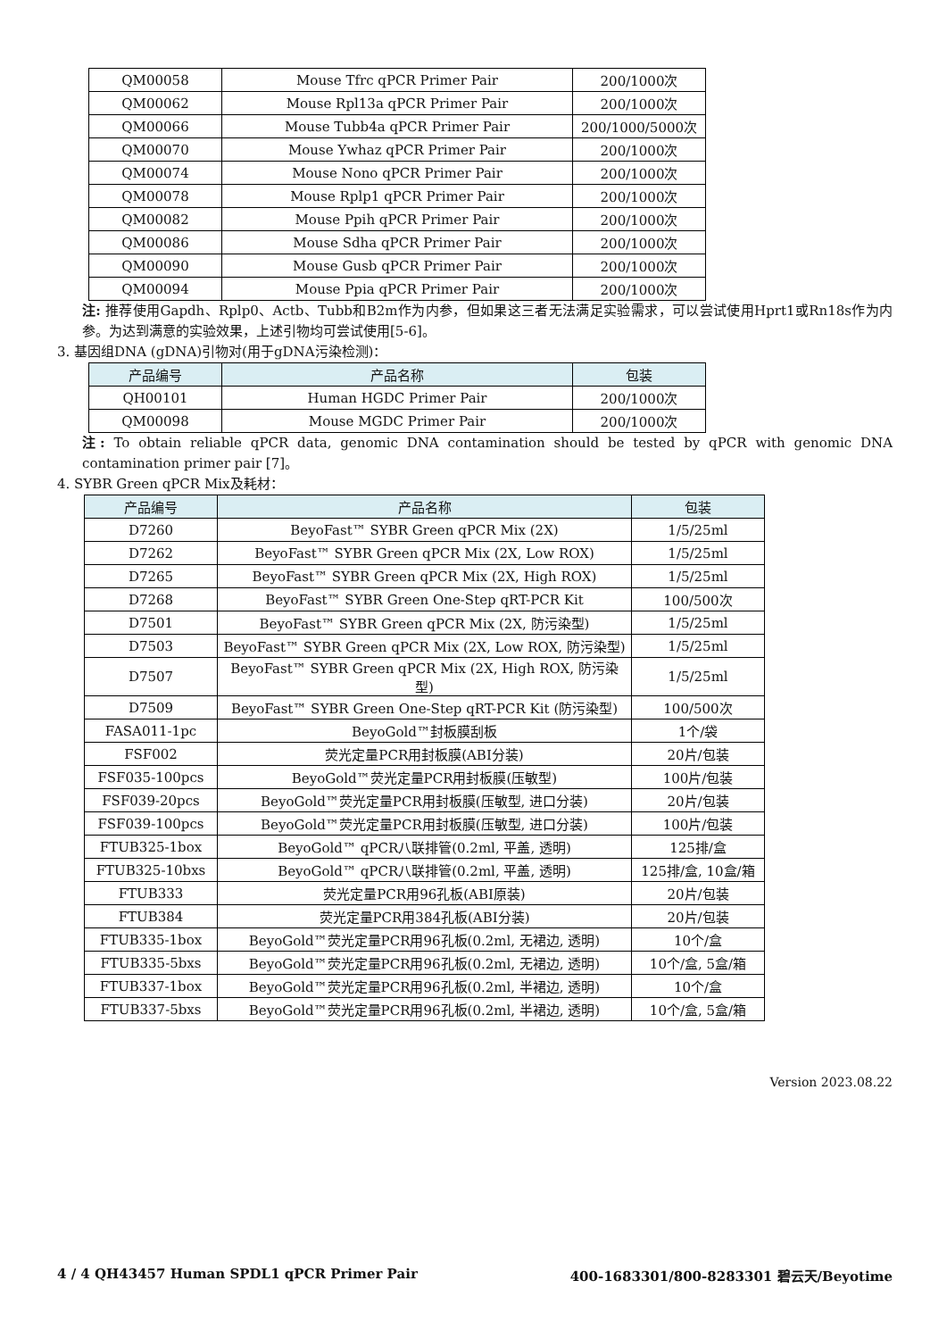| QM00058 | Mouse Tfrc qPCR Primer Pair | 200/1000次 |
| QM00062 | Mouse Rpl13a qPCR Primer Pair | 200/1000次 |
| QM00066 | Mouse Tubb4a qPCR Primer Pair | 200/1000/5000次 |
| QM00070 | Mouse Ywhaz qPCR Primer Pair | 200/1000次 |
| QM00074 | Mouse Nono qPCR Primer Pair | 200/1000次 |
| QM00078 | Mouse Rplp1 qPCR Primer Pair | 200/1000次 |
| QM00082 | Mouse Ppih qPCR Primer Pair | 200/1000次 |
| QM00086 | Mouse Sdha qPCR Primer Pair | 200/1000次 |
| QM00090 | Mouse Gusb qPCR Primer Pair | 200/1000次 |
| QM00094 | Mouse Ppia qPCR Primer Pair | 200/1000次 |
注: 推荐使用Gapdh、Rplp0、Actb、Tubb和B2m作为内参，但如果这三者无法满足实验需求，可以尝试使用Hprt1或Rn18s作为内参。为达到满意的实验效果，上述引物均可尝试使用[5-6]。
3. 基因组DNA (gDNA)引物对(用于gDNA污染检测)：
| 产品编号 | 产品名称 | 包装 |
| --- | --- | --- |
| QH00101 | Human HGDC Primer Pair | 200/1000次 |
| QM00098 | Mouse MGDC Primer Pair | 200/1000次 |
注: To obtain reliable qPCR data, genomic DNA contamination should be tested by qPCR with genomic DNA contamination primer pair [7]。
4. SYBR Green qPCR Mix及耗材：
| 产品编号 | 产品名称 | 包装 |
| --- | --- | --- |
| D7260 | BeyoFast™ SYBR Green qPCR Mix (2X) | 1/5/25ml |
| D7262 | BeyoFast™ SYBR Green qPCR Mix (2X, Low ROX) | 1/5/25ml |
| D7265 | BeyoFast™ SYBR Green qPCR Mix (2X, High ROX) | 1/5/25ml |
| D7268 | BeyoFast™ SYBR Green One-Step qRT-PCR Kit | 100/500次 |
| D7501 | BeyoFast™ SYBR Green qPCR Mix (2X, 防污染型) | 1/5/25ml |
| D7503 | BeyoFast™ SYBR Green qPCR Mix (2X, Low ROX, 防污染型) | 1/5/25ml |
| D7507 | BeyoFast™ SYBR Green qPCR Mix (2X, High ROX, 防污染型) | 1/5/25ml |
| D7509 | BeyoFast™ SYBR Green One-Step qRT-PCR Kit (防污染型) | 100/500次 |
| FASA011-1pc | BeyoGold™封板膜刮板 | 1个/袋 |
| FSF002 | 荧光定量PCR用封板膜(ABI分装) | 20片/包装 |
| FSF035-100pcs | BeyoGold™荧光定量PCR用封板膜(压敏型) | 100片/包装 |
| FSF039-20pcs | BeyoGold™荧光定量PCR用封板膜(压敏型, 进口分装) | 20片/包装 |
| FSF039-100pcs | BeyoGold™荧光定量PCR用封板膜(压敏型, 进口分装) | 100片/包装 |
| FTUB325-1box | BeyoGold™ qPCR八联排管(0.2ml, 平盖, 透明) | 125排/盒 |
| FTUB325-10bxs | BeyoGold™ qPCR八联排管(0.2ml, 平盖, 透明) | 125排/盒, 10盒/箱 |
| FTUB333 | 荧光定量PCR用96孔板(ABI原装) | 20片/包装 |
| FTUB384 | 荧光定量PCR用384孔板(ABI分装) | 20片/包装 |
| FTUB335-1box | BeyoGold™荧光定量PCR用96孔板(0.2ml, 无裙边, 透明) | 10个/盒 |
| FTUB335-5bxs | BeyoGold™荧光定量PCR用96孔板(0.2ml, 无裙边, 透明) | 10个/盒, 5盒/箱 |
| FTUB337-1box | BeyoGold™荧光定量PCR用96孔板(0.2ml, 半裙边, 透明) | 10个/盒 |
| FTUB337-5bxs | BeyoGold™荧光定量PCR用96孔板(0.2ml, 半裙边, 透明) | 10个/盒, 5盒/箱 |
Version 2023.08.22
4 / 4 QH43457 Human SPDL1 qPCR Primer Pair 400-1683301/800-8283301 碧云天/Beyotime